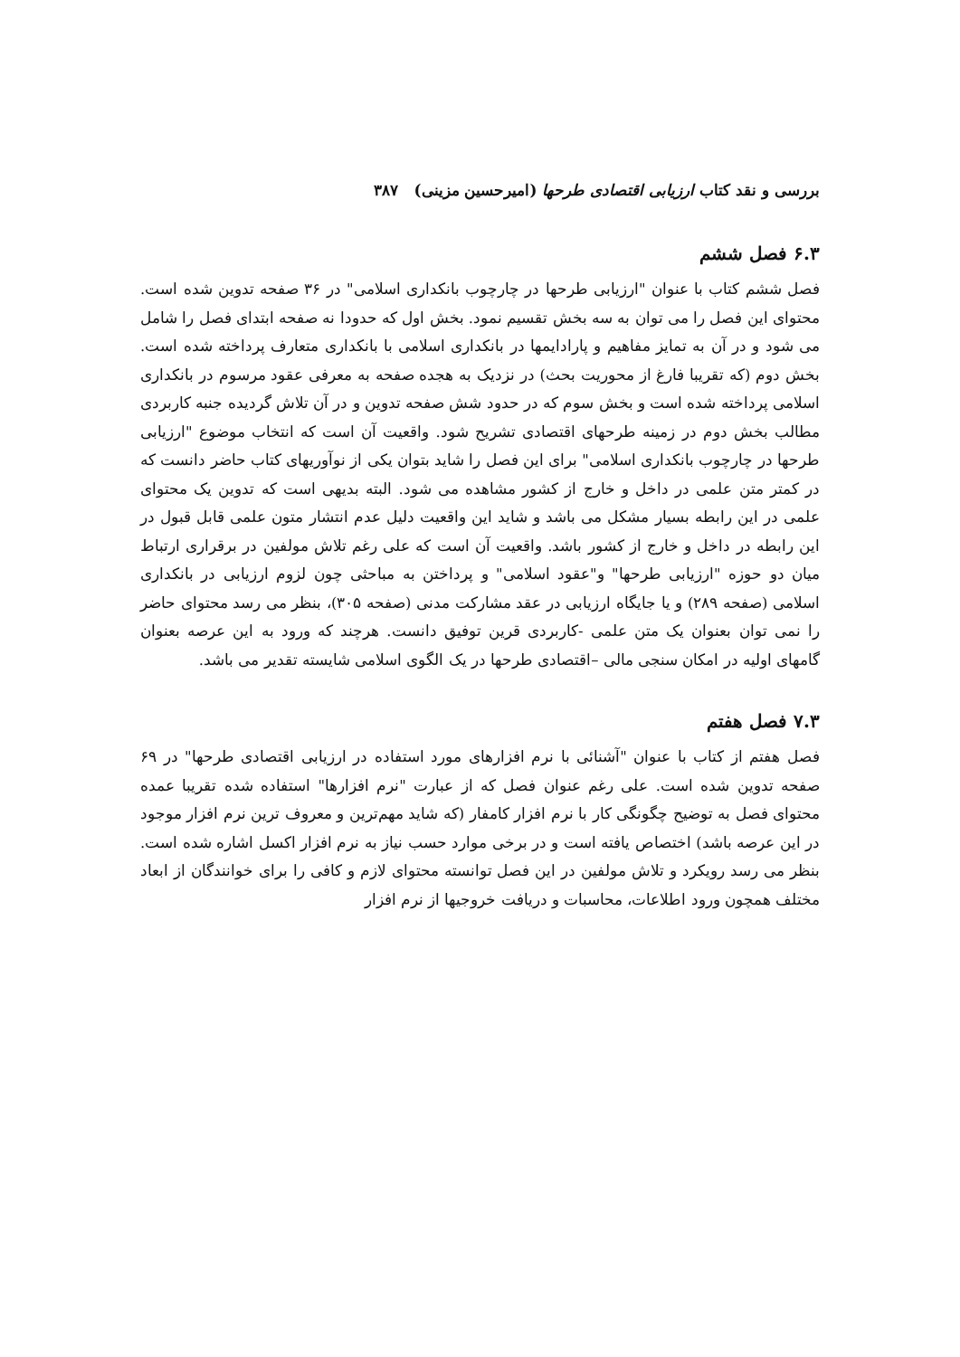بررسی و نقد کتاب ارزیابی اقتصادی طرحها (امیرحسین مزینی) ۳۸۷
۶.۳ فصل ششم
فصل ششم کتاب با عنوان "ارزیابی طرحها در چارچوب بانکداری اسلامی" در ۳۶ صفحه تدوین شده است. محتوای این فصل را می توان به سه بخش تقسیم نمود. بخش اول که حدودا نه صفحه ابتدای فصل را شامل می شود و در آن به تمایز مفاهیم و پارادایمها در بانکداری اسلامی با بانکداری متعارف پرداخته شده است. بخش دوم (که تقریبا فارغ از محوریت بحث) در نزدیک به هجده صفحه به معرفی عقود مرسوم در بانکداری اسلامی پرداخته شده است و بخش سوم که در حدود شش صفحه تدوین و در آن تلاش گردیده جنبه کاربردی مطالب بخش دوم در زمینه طرحهای اقتصادی تشریح شود. واقعیت آن است که انتخاب موضوع "ارزیابی طرحها در چارچوب بانکداری اسلامی" برای این فصل را شاید بتوان یکی از نوآوریهای کتاب حاضر دانست که در کمتر متن علمی در داخل و خارج از کشور مشاهده می شود. البته بدیهی است که تدوین یک محتوای علمی در این رابطه بسیار مشکل می باشد و شاید این واقعیت دلیل عدم انتشار متون علمی قابل قبول در این رابطه در داخل و خارج از کشور باشد. واقعیت آن است که علی رغم تلاش مولفین در برقراری ارتباط میان دو حوزه "ارزیابی طرحها" و"عقود اسلامی" و پرداختن به مباحثی چون لزوم ارزیابی در بانکداری اسلامی (صفحه ۲۸۹) و یا جایگاه ارزیابی در عقد مشارکت مدنی (صفحه ۳۰۵)، بنظر می رسد محتوای حاضر را نمی توان بعنوان یک متن علمی -کاربردی قرین توفیق دانست. هرچند که ورود به این عرصه بعنوان گامهای اولیه در امکان سنجی مالی –اقتصادی طرحها در یک الگوی اسلامی شایسته تقدیر می باشد.
۷.۳ فصل هفتم
فصل هفتم از کتاب با عنوان "آشنائی با نرم افزارهای مورد استفاده در ارزیابی اقتصادی طرحها" در ۶۹ صفحه تدوین شده است. علی رغم عنوان فصل که از عبارت "نرم افزارها" استفاده شده تقریبا عمده محتوای فصل به توضیح چگونگی کار با نرم افزار کامفار (که شاید مهم‌ترین و معروف ترین نرم افزار موجود در این عرصه باشد) اختصاص یافته است و در برخی موارد حسب نیاز به نرم افزار اکسل اشاره شده است. بنظر می رسد رویکرد و تلاش مولفین در این فصل توانسته محتوای لازم و کافی را برای خوانندگان از ابعاد مختلف همچون ورود اطلاعات، محاسبات و دریافت خروجیها از نرم افزار